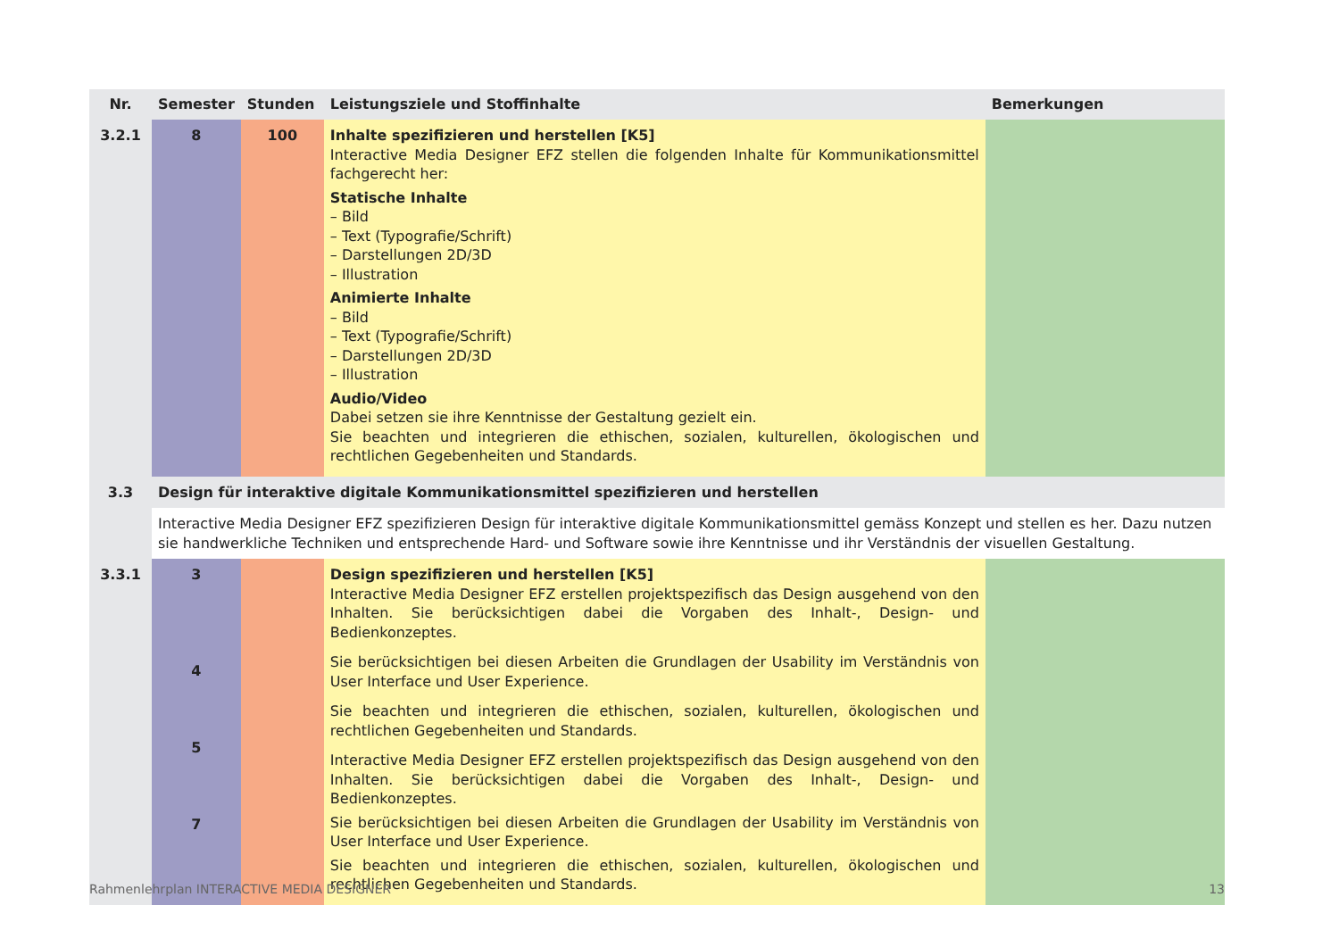| Nr. | Semester | Stunden | Leistungsziele und Stoffinhalte | Bemerkungen |
| --- | --- | --- | --- | --- |
| 3.2.1 | 8 | 100 | Inhalte spezifizieren und herstellen [K5] Interactive Media Designer EFZ stellen die folgenden Inhalte für Kommunikationsmittel fachgerecht her: Statische Inhalte – Bild – Text (Typografie/Schrift) – Darstellungen 2D/3D – Illustration Animierte Inhalte – Bild – Text (Typografie/Schrift) – Darstellungen 2D/3D – Illustration Audio/Video Dabei setzen sie ihre Kenntnisse der Gestaltung gezielt ein. Sie beachten und integrieren die ethischen, sozialen, kulturellen, ökologischen und rechtlichen Gegebenheiten und Standards. | |
| 3.3 | Design für interaktive digitale Kommunikationsmittel spezifizieren und herstellen | | | |
| | Interactive Media Designer EFZ spezifizieren Design für interaktive digitale Kommunikationsmittel gemäss Konzept und stellen es her. Dazu nutzen sie handwerkliche Techniken und entsprechende Hard- und Software sowie ihre Kenntnisse und ihr Verständnis der visuellen Gestaltung. | | | |
| 3.3.1 | 3 4 5 7 | | Design spezifizieren und herstellen [K5] Interactive Media Designer EFZ erstellen projektspezifisch das Design ausgehend von den Inhalten. Sie berücksichtigen dabei die Vorgaben des Inhalt-, Design- und Bedienkonzeptes. Sie berücksichtigen bei diesen Arbeiten die Grundlagen der Usability im Verständnis von User Interface und User Experience. Sie beachten und integrieren die ethischen, sozialen, kulturellen, ökologischen und rechtlichen Gegebenheiten und Standards. Interactive Media Designer EFZ erstellen projektspezifisch das Design ausgehend von den Inhalten. Sie berücksichtigen dabei die Vorgaben des Inhalt-, Design- und Bedienkonzeptes. Sie berücksichtigen bei diesen Arbeiten die Grundlagen der Usability im Verständnis von User Interface und User Experience. Sie beachten und integrieren die ethischen, sozialen, kulturellen, ökologischen und rechtlichen Gegebenheiten und Standards. | |
Rahmenlehrplan INTERACTIVE MEDIA DESIGNER 13